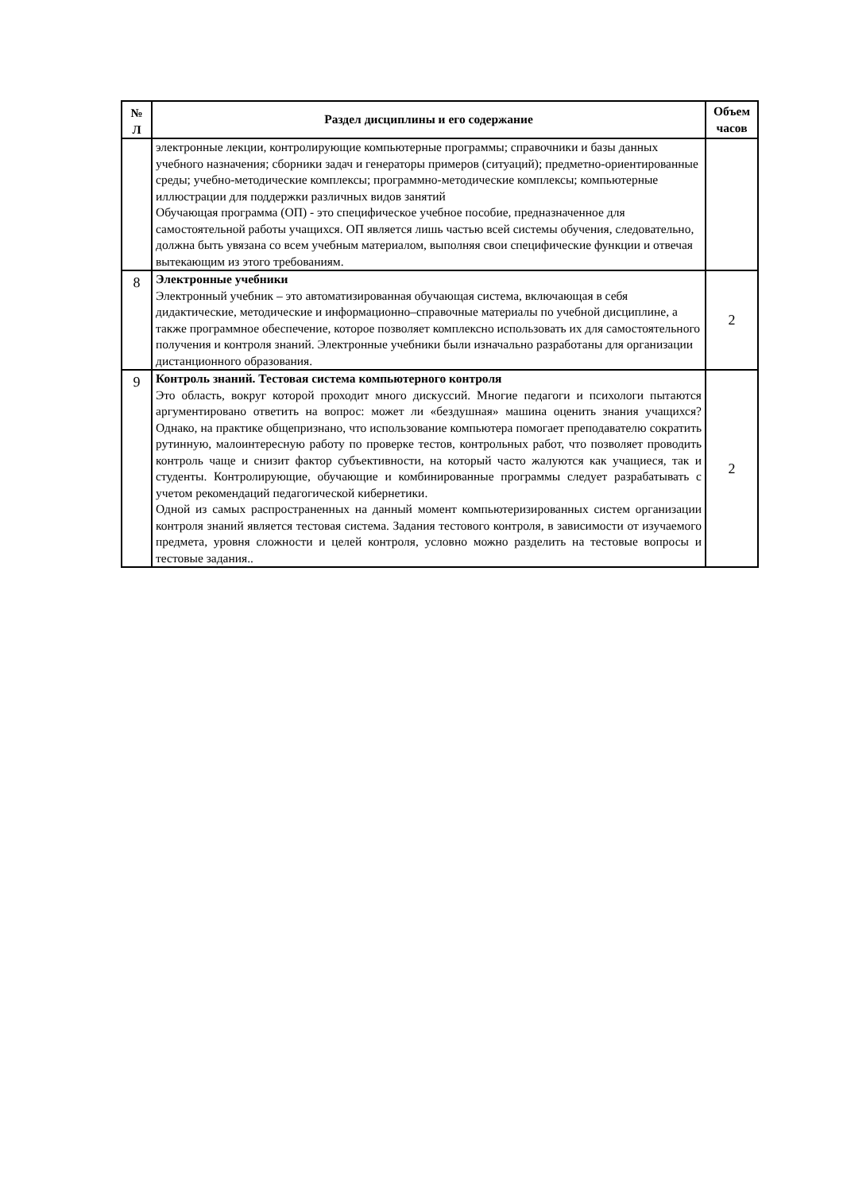| № Л | Раздел дисциплины и его содержание | Объем часов |
| --- | --- | --- |
| | электронные лекции, контролирующие компьютерные программы; справочники и базы данных учебного назначения; сборники задач и генераторы примеров (ситуаций); предметно-ориентированные среды; учебно-методические комплексы; программно-методические комплексы; компьютерные иллюстрации для поддержки различных видов занятий Обучающая программа (ОП) - это специфическое учебное пособие, предназначенное для самостоятельной работы учащихся. ОП является лишь частью всей системы обучения, следовательно, должна быть увязана со всем учебным материалом, выполняя свои специфические функции и отвечая вытекающим из этого требованиям. | |
| 8 | Электронные учебники Электронный учебник – это автоматизированная обучающая система, включающая в себя дидактические, методические и информационно–справочные материалы по учебной дисциплине, а также программное обеспечение, которое позволяет комплексно использовать их для самостоятельного получения и контроля знаний. Электронные учебники были изначально разработаны для организации дистанционного образования. | 2 |
| 9 | Контроль знаний. Тестовая система компьютерного контроля Это область, вокруг которой проходит много дискуссий. Многие педагоги и психологи пытаются аргументировано ответить на вопрос: может ли «бездушная» машина оценить знания учащихся? Однако, на практике общепризнано, что использование компьютера помогает преподавателю сократить рутинную, малоинтересную работу по проверке тестов, контрольных работ, что позволяет проводить контроль чаще и снизит фактор субъективности, на который часто жалуются как учащиеся, так и студенты. Контролирующие, обучающие и комбинированные программы следует разрабатывать с учетом рекомендаций педагогической кибернетики. Одной из самых распространенных на данный момент компьютеризированных систем организации контроля знаний является тестовая система. Задания тестового контроля, в зависимости от изучаемого предмета, уровня сложности и целей контроля, условно можно разделить на тестовые вопросы и тестовые задания.. | 2 |